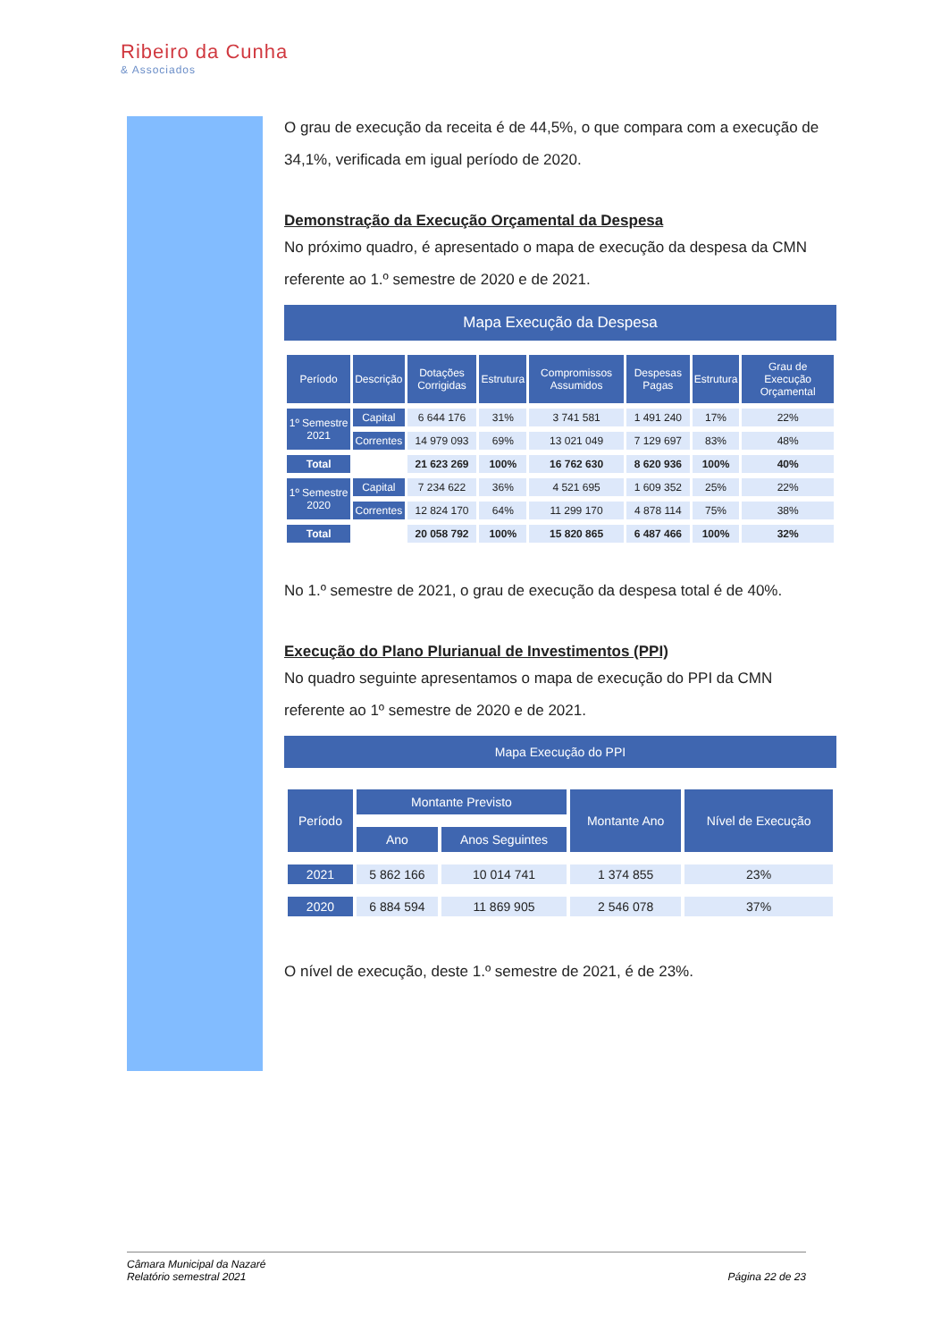Ribeiro da Cunha
& Associados
O grau de execução da receita é de 44,5%, o que compara com a execução de 34,1%, verificada em igual período de 2020.
Demonstração da Execução Orçamental da Despesa
No próximo quadro, é apresentado o mapa de execução da despesa da CMN referente ao 1.º semestre de 2020 e de 2021.
Mapa Execução da Despesa
| Período | Descrição | Dotações Corrigidas | Estrutura | Compromissos Assumidos | Despesas Pagas | Estrutura | Grau de Execução Orçamental |
| --- | --- | --- | --- | --- | --- | --- | --- |
| 1º Semestre 2021 | Capital | 6 644 176 | 31% | 3 741 581 | 1 491 240 | 17% | 22% |
| | Correntes | 14 979 093 | 69% | 13 021 049 | 7 129 697 | 83% | 48% |
| Total | | 21 623 269 | 100% | 16 762 630 | 8 620 936 | 100% | 40% |
| 1º Semestre 2020 | Capital | 7 234 622 | 36% | 4 521 695 | 1 609 352 | 25% | 22% |
| | Correntes | 12 824 170 | 64% | 11 299 170 | 4 878 114 | 75% | 38% |
| Total | | 20 058 792 | 100% | 15 820 865 | 6 487 466 | 100% | 32% |
No 1.º semestre de 2021, o grau de execução da despesa total é de 40%.
Execução do Plano Plurianual de Investimentos (PPI)
No quadro seguinte apresentamos o mapa de execução do PPI da CMN referente ao 1º semestre de 2020 e de 2021.
Mapa Execução do PPI
| Período | Montante Previsto | | Montante Ano | Nível de Execução |
| --- | --- | --- | --- | --- |
| | Ano | Anos Seguintes | | |
| 2021 | 5 862 166 | 10 014 741 | 1 374 855 | 23% |
| 2020 | 6 884 594 | 11 869 905 | 2 546 078 | 37% |
O nível de execução, deste 1.º semestre de 2021, é de 23%.
Câmara Municipal da Nazaré
Relatório semestral 2021
Página 22 de 23